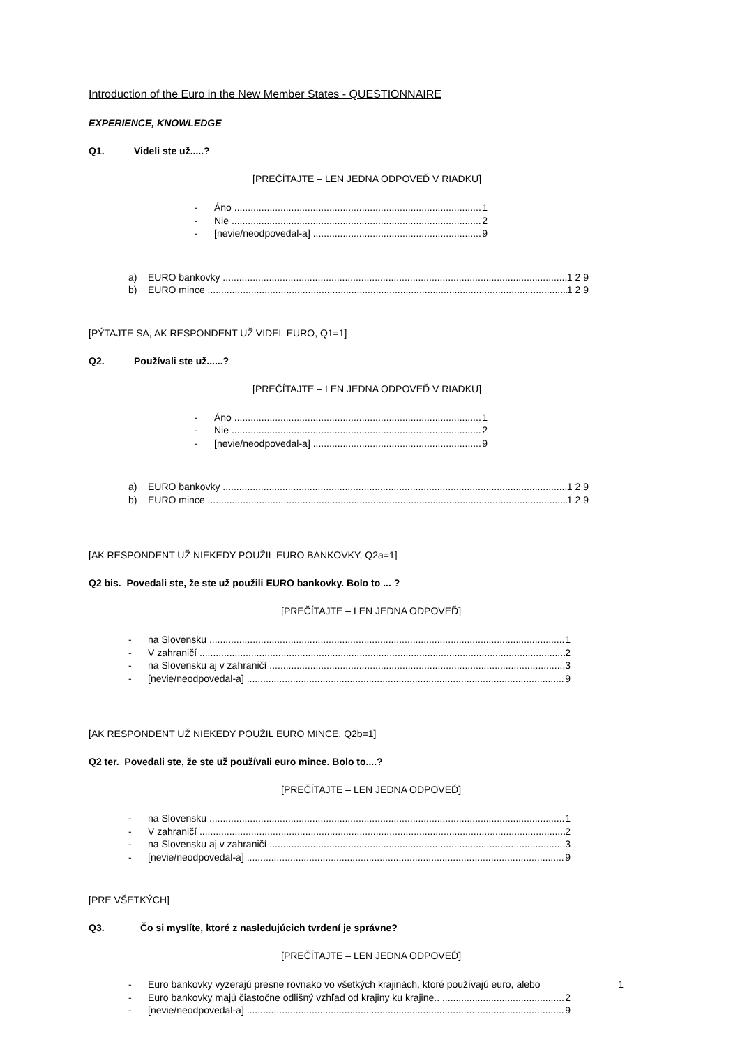Introduction of the Euro in the New Member States - QUESTIONNAIRE
EXPERIENCE, KNOWLEDGE
Q1. Videli ste už.....?
[PREČÍTAJTE – LEN JEDNA ODPOVEĎ V RIADKU]
- Áno 1
- Nie 2
- [nevie/neodpovedal-a] 9
a) EURO bankovky 1 2 9
b) EURO mince 1 2 9
[PÝTAJTE SA, AK RESPONDENT UŽ VIDEL EURO, Q1=1]
Q2. Používali ste už......?
[PREČÍTAJTE – LEN JEDNA ODPOVEĎ V RIADKU]
- Áno 1
- Nie 2
- [nevie/neodpovedal-a] 9
a) EURO bankovky 1 2 9
b) EURO mince 1 2 9
[AK RESPONDENT UŽ NIEKEDY POUŽIL EURO BANKOVKY, Q2a=1]
Q2 bis. Povedali ste, že ste už použili EURO bankovky. Bolo to ... ?
[PREČÍTAJTE – LEN JEDNA ODPOVEĎ]
- na Slovensku 1
- V zahraničí 2
- na Slovensku aj v zahraničí 3
- [nevie/neodpovedal-a] 9
[AK RESPONDENT UŽ NIEKEDY POUŽIL EURO MINCE, Q2b=1]
Q2 ter. Povedali ste, že ste už používali euro mince. Bolo to....?
[PREČÍTAJTE – LEN JEDNA ODPOVEĎ]
- na Slovensku 1
- V zahraničí 2
- na Slovensku aj v zahraničí 3
- [nevie/neodpovedal-a] 9
[PRE VŠETKÝCH]
Q3. Čo si myslíte, ktoré z nasledujúcich tvrdení je správne?
[PREČÍTAJTE – LEN JEDNA ODPOVEĎ]
- Euro bankovky vyzerajú presne rovnako vo všetkých krajinách, ktoré používajú euro, alebo 1
- Euro bankovky majú čiastočne odlišný vzhľad od krajiny ku krajine.. 2
- [nevie/neodpovedal-a] 9